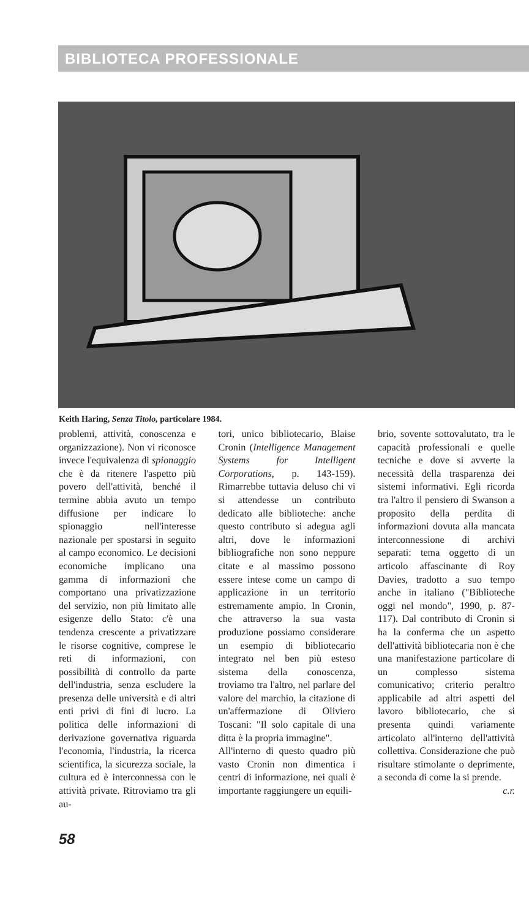BIBLIOTECA PROFESSIONALE
Keith Haring, Senza Titolo, particolare 1984.
problemi, attività, conoscenza e organizzazione). Non vi riconosce invece l'equivalenza di spionaggio che è da ritenere l'aspetto più povero dell'attività, benché il termine abbia avuto un tempo diffusione per indicare lo spionaggio nell'interesse nazionale per spostarsi in seguito al campo economico. Le decisioni economiche implicano una gamma di informazioni che comportano una privatizzazione del servizio, non più limitato alle esigenze dello Stato: c'è una tendenza crescente a privatizzare le risorse cognitive, comprese le reti di informazioni, con possibilità di controllo da parte dell'industria, senza escludere la presenza delle università e di altri enti privi di fini di lucro. La politica delle informazioni di derivazione governativa riguarda l'economia, l'industria, la ricerca scientifica, la sicurezza sociale, la cultura ed è interconnessa con le attività private. Ritroviamo tra gli au-
tori, unico bibliotecario, Blaise Cronin (Intelligence Management Systems for Intelligent Corporations, p. 143-159). Rimarrebbe tuttavia deluso chi vi si attendesse un contributo dedicato alle biblioteche: anche questo contributo si adegua agli altri, dove le informazioni bibliografiche non sono neppure citate e al massimo possono essere intese come un campo di applicazione in un territorio estremamente ampio. In Cronin, che attraverso la sua vasta produzione possiamo considerare un esempio di bibliotecario integrato nel ben più esteso sistema della conoscenza, troviamo tra l'altro, nel parlare del valore del marchio, la citazione di un'affermazione di Oliviero Toscani: "Il solo capitale di una ditta è la propria immagine".
All'interno di questo quadro più vasto Cronin non dimentica i centri di informazione, nei quali è importante raggiungere un equili-
brio, sovente sottovalutato, tra le capacità professionali e quelle tecniche e dove si avverte la necessità della trasparenza dei sistemi informativi. Egli ricorda tra l'altro il pensiero di Swanson a proposito della perdita di informazioni dovuta alla mancata interconnessione di archivi separati: tema oggetto di un articolo affascinante di Roy Davies, tradotto a suo tempo anche in italiano ("Biblioteche oggi nel mondo", 1990, p. 87-117). Dal contributo di Cronin si ha la conferma che un aspetto dell'attività bibliotecaria non è che una manifestazione particolare di un complesso sistema comunicativo; criterio peraltro applicabile ad altri aspetti del lavoro bibliotecario, che si presenta quindi variamente articolato all'interno dell'attività collettiva. Considerazione che può risultare stimolante o deprimente, a seconda di come la si prende.
c.r.
58